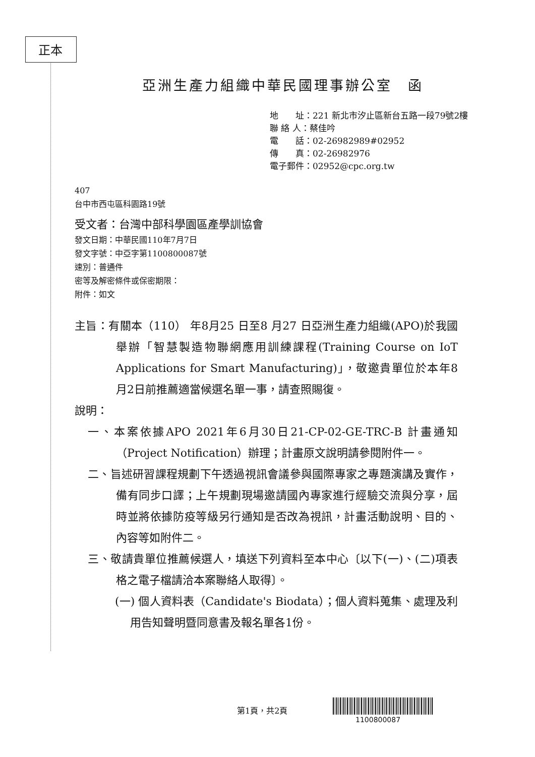正本
亞洲生產力組織中華民國理事辦公室　函
地　　址：221 新北市汐止區新台五路一段79號2樓
聯 絡 人：蔡佳吟
電　　話：02-26982989#02952
傳　　真：02-26982976
電子郵件：02952@cpc.org.tw
407
台中市西屯區科園路19號
受文者：台灣中部科學園區產學訓協會
發文日期：中華民國110年7月7日
發文字號：中亞字第1100800087號
速別：普通件
密等及解密條件或保密期限：
附件：如文
主旨：有關本（110） 年8月25 日至8 月27 日亞洲生產力組織(APO)於我國舉辦「智慧製造物聯網應用訓練課程(Training Course on IoT Applications for Smart Manufacturing)」，敬邀貴單位於本年8月2日前推薦適當候選名單一事，請查照賜復。
說明：
一、本案依據APO 2021年6月30日21-CP-02-GE-TRC-B 計畫通知（Project Notification）辦理；計畫原文說明請參閱附件一。
二、旨述研習課程規劃下午透過視訊會議參與國際專家之專題演講及實作，備有同步口譯；上午規劃現場邀請國內專家進行經驗交流與分享，屆時並將依據防疫等級另行通知是否改為視訊，計畫活動說明、目的、內容等如附件二。
三、敬請貴單位推薦候選人，填送下列資料至本中心〔以下(一)、(二)項表格之電子檔請洽本案聯絡人取得〕。
(一) 個人資料表（Candidate's Biodata）；個人資料蒐集、處理及利用告知聲明暨同意書及報名單各1份。
第1頁，共2頁
1100800087